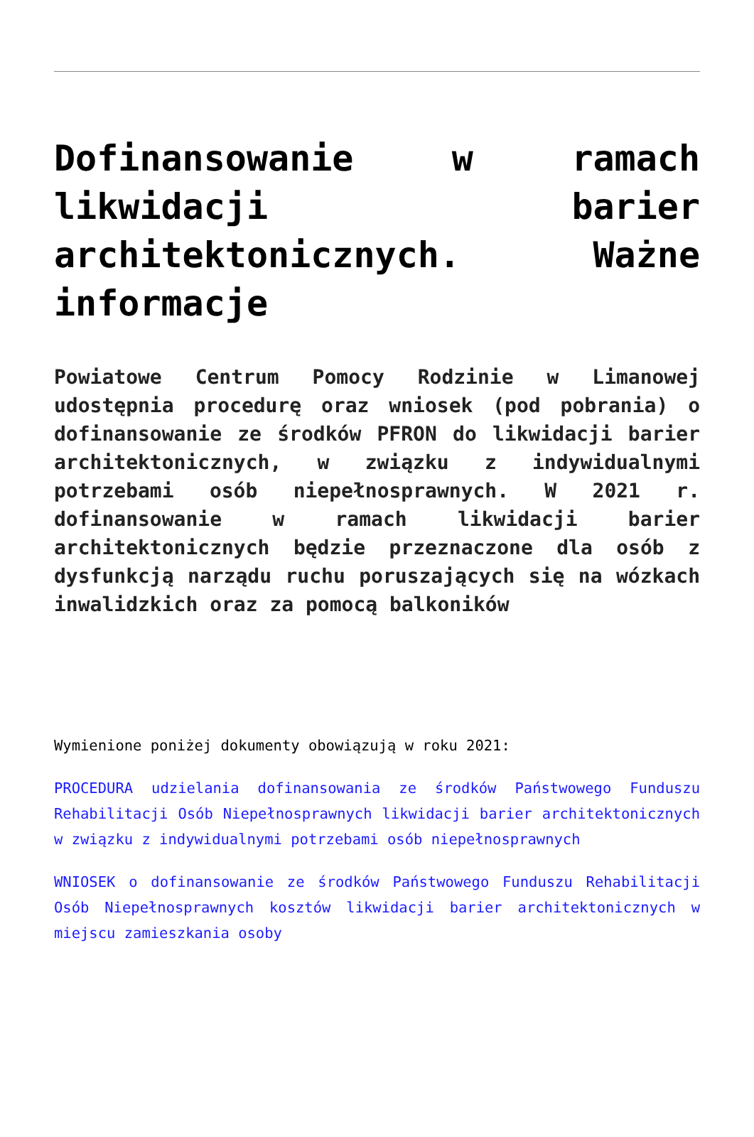Dofinansowanie w ramach likwidacji barier architektonicznych. Ważne informacje
Powiatowe Centrum Pomocy Rodzinie w Limanowej udostępnia procedurę oraz wniosek (pod pobrania) o dofinansowanie ze środków PFRON do likwidacji barier architektonicznych, w związku z indywidualnymi potrzebami osób niepełnosprawnych. W 2021 r. dofinansowanie w ramach likwidacji barier architektonicznych będzie przeznaczone dla osób z dysfunkcją narządu ruchu poruszających się na wózkach inwalidzkich oraz za pomocą balkoników
Wymienione poniżej dokumenty obowiązują w roku 2021:
PROCEDURA udzielania dofinansowania ze środków Państwowego Funduszu Rehabilitacji Osób Niepełnosprawnych likwidacji barier architektonicznych w związku z indywidualnymi potrzebami osób niepełnosprawnych
WNIOSEK o dofinansowanie ze środków Państwowego Funduszu Rehabilitacji Osób Niepełnosprawnych kosztów likwidacji barier architektonicznych w miejscu zamieszkania osoby